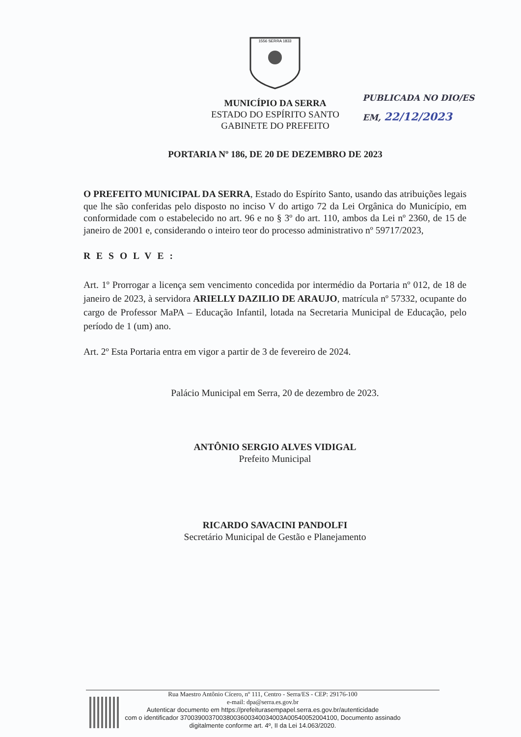1556 SERRA 1833
PUBLICADA NO DIO/ES
EM, 22/12/2023
MUNICÍPIO DA SERRA
ESTADO DO ESPÍRITO SANTO
GABINETE DO PREFEITO
PORTARIA Nº 186, DE 20 DE DEZEMBRO DE 2023
O PREFEITO MUNICIPAL DA SERRA, Estado do Espírito Santo, usando das atribuições legais que lhe são conferidas pelo disposto no inciso V do artigo 72 da Lei Orgânica do Município, em conformidade com o estabelecido no art. 96 e no § 3º do art. 110, ambos da Lei nº 2360, de 15 de janeiro de 2001 e, considerando o inteiro teor do processo administrativo nº 59717/2023,
RESOLVE:
Art. 1º Prorrogar a licença sem vencimento concedida por intermédio da Portaria nº 012, de 18 de janeiro de 2023, à servidora ARIELLY DAZILIO DE ARAUJO, matrícula nº 57332, ocupante do cargo de Professor MaPA – Educação Infantil, lotada na Secretaria Municipal de Educação, pelo período de 1 (um) ano.
Art. 2º Esta Portaria entra em vigor a partir de 3 de fevereiro de 2024.
Palácio Municipal em Serra, 20 de dezembro de 2023.
ANTÔNIO SERGIO ALVES VIDIGAL
Prefeito Municipal
RICARDO SAVACINI PANDOLFI
Secretário Municipal de Gestão e Planejamento
Rua Maestro Antônio Cícero, nº 111, Centro - Serra/ES - CEP: 29176-100
e-mail: dpa@serra.es.gov.br
Autenticar documento em https://prefeiturasempapel.serra.es.gov.br/autenticidade
com o identificador 37003900370038003600340034003A00540052004100, Documento assinado
digitalmente conforme art. 4º, II da Lei 14.063/2020.